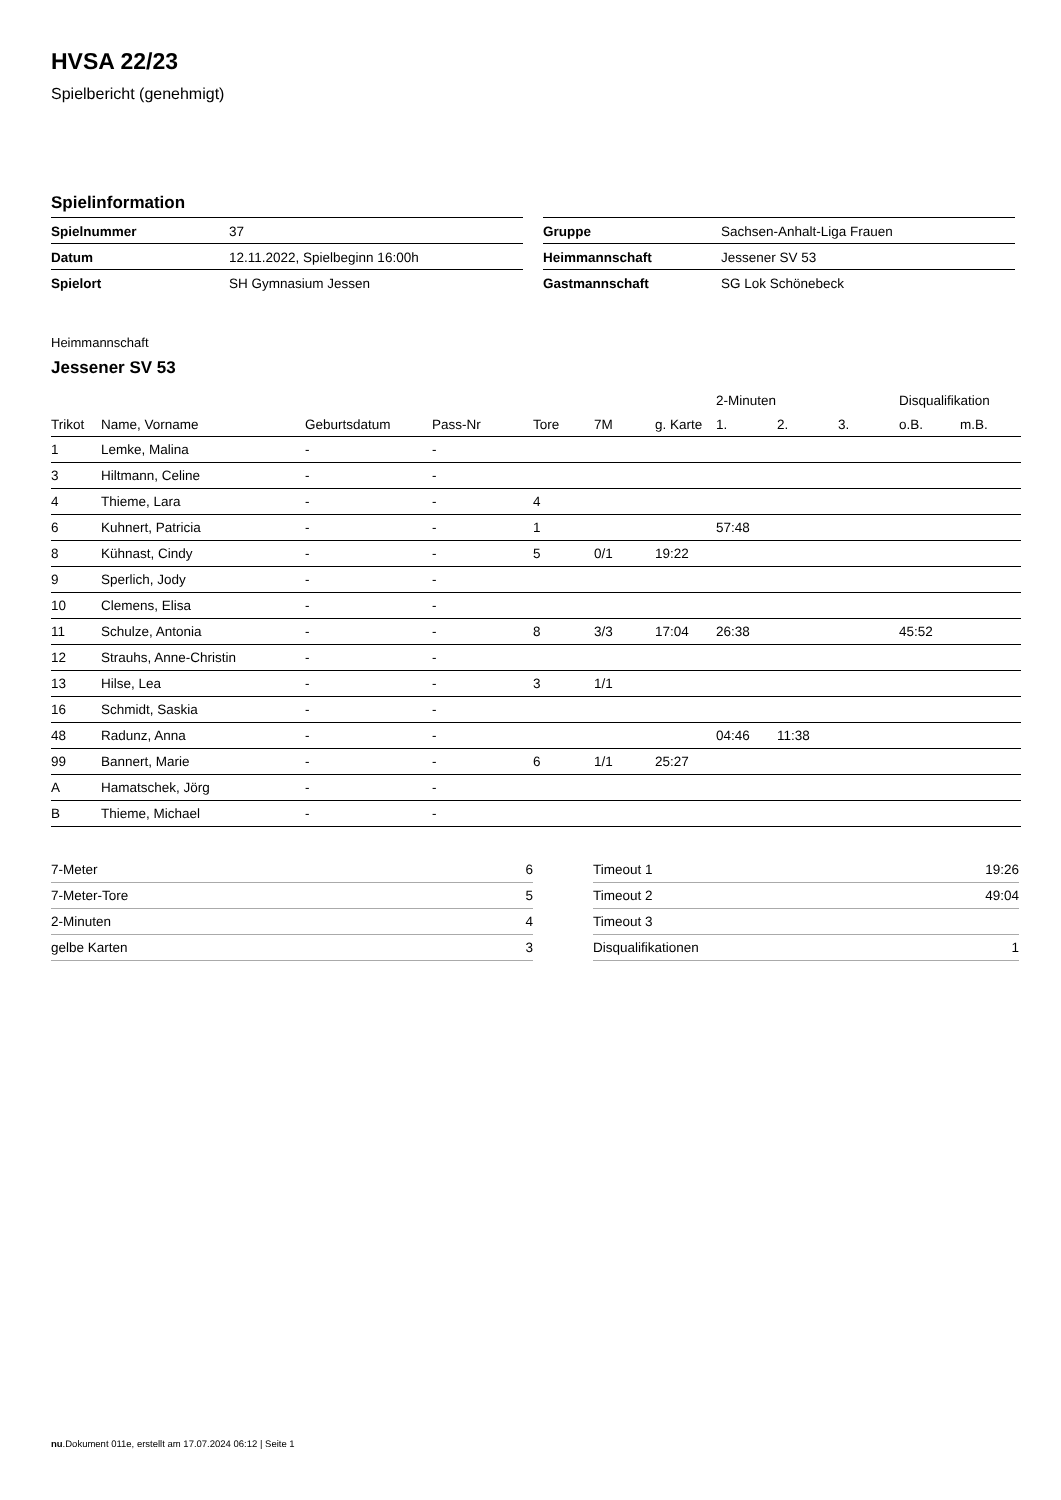HVSA 22/23
Spielbericht (genehmigt)
Spielinformation
| Spielnummer | 37 |
| Datum | 12.11.2022, Spielbeginn 16:00h |
| Spielort | SH Gymnasium Jessen |
| Gruppe | Sachsen-Anhalt-Liga Frauen |
| Heimmannschaft | Jessener SV 53 |
| Gastmannschaft | SG Lok Schönebeck |
Heimmannschaft
Jessener SV 53
| | | | | | | | 2-Minuten | | | Disqualifikation | |
| --- | --- | --- | --- | --- | --- | --- | --- | --- | --- | --- | --- |
| Trikot | Name, Vorname | Geburtsdatum | Pass-Nr | Tore | 7M | g. Karte | 1. | 2. | 3. | o.B. | m.B. |
| 1 | Lemke, Malina | - | - | | | | | | | | |
| 3 | Hiltmann, Celine | - | - | | | | | | | | |
| 4 | Thieme, Lara | - | - | 4 | | | | | | | |
| 6 | Kuhnert, Patricia | - | - | 1 | | | 57:48 | | | | |
| 8 | Kühnast, Cindy | - | - | 5 | 0/1 | 19:22 | | | | | |
| 9 | Sperlich, Jody | - | - | | | | | | | | |
| 10 | Clemens, Elisa | - | - | | | | | | | | |
| 11 | Schulze, Antonia | - | - | 8 | 3/3 | 17:04 | 26:38 | | | 45:52 | |
| 12 | Strauhs, Anne-Christin | - | - | | | | | | | | |
| 13 | Hilse, Lea | - | - | 3 | 1/1 | | | | | | |
| 16 | Schmidt, Saskia | - | - | | | | | | | | |
| 48 | Radunz, Anna | - | - | | | | 04:46 | 11:38 | | | |
| 99 | Bannert, Marie | - | - | 6 | 1/1 | 25:27 | | | | | |
| A | Hamatschek, Jörg | - | - | | | | | | | | |
| B | Thieme, Michael | - | - | | | | | | | | |
| 7-Meter | 6 |
| 7-Meter-Tore | 5 |
| 2-Minuten | 4 |
| gelbe Karten | 3 |
| Timeout 1 | 19:26 |
| Timeout 2 | 49:04 |
| Timeout 3 | |
| Disqualifikationen | 1 |
nu.Dokument 011e, erstellt am 17.07.2024 06:12 | Seite 1